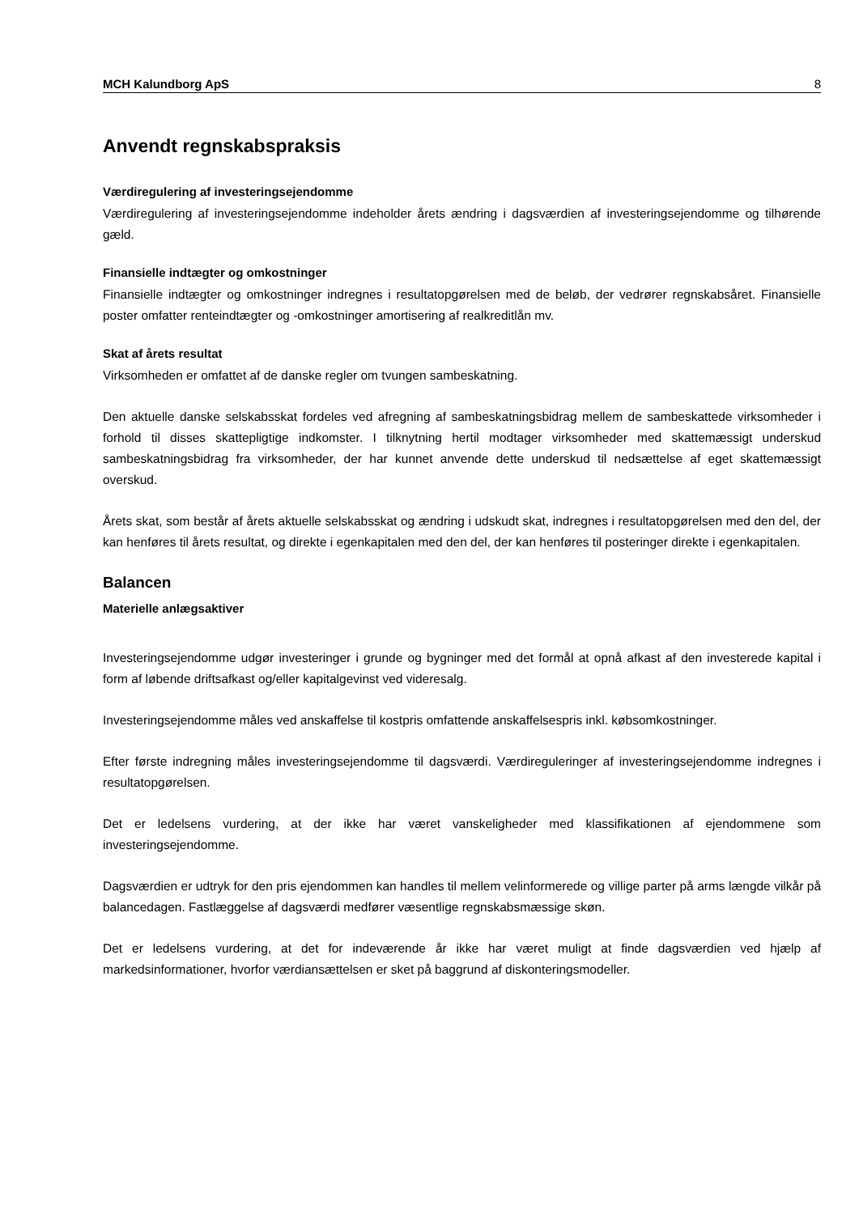MCH Kalundborg ApS 8
Anvendt regnskabspraksis
Værdiregulering af investeringsejendomme
Værdiregulering af investeringsejendomme indeholder årets ændring i dagsværdien af investeringsejendomme og tilhørende gæld.
Finansielle indtægter og omkostninger
Finansielle indtægter og omkostninger indregnes i resultatopgørelsen med de beløb, der vedrører regnskabsåret. Finansielle poster omfatter renteindtægter og -omkostninger amortisering af realkreditlån mv.
Skat af årets resultat
Virksomheden er omfattet af de danske regler om tvungen sambeskatning.
Den aktuelle danske selskabsskat fordeles ved afregning af sambeskatningsbidrag mellem de sambeskattede virksomheder i forhold til disses skattepligtige indkomster. I tilknytning hertil modtager virksomheder med skattemæssigt underskud sambeskatningsbidrag fra virksomheder, der har kunnet anvende dette underskud til nedsættelse af eget skattemæssigt overskud.
Årets skat, som består af årets aktuelle selskabsskat og ændring i udskudt skat, indregnes i resultatopgørelsen med den del, der kan henføres til årets resultat, og direkte i egenkapitalen med den del, der kan henføres til posteringer direkte i egenkapitalen.
Balancen
Materielle anlægsaktiver
Investeringsejendomme udgør investeringer i grunde og bygninger med det formål at opnå afkast af den investerede kapital i form af løbende driftsafkast og/eller kapitalgevinst ved videresalg.
Investeringsejendomme måles ved anskaffelse til kostpris omfattende anskaffelsespris inkl. købsomkostninger.
Efter første indregning måles investeringsejendomme til dagsværdi. Værdireguleringer af investeringsejendomme indregnes i resultatopgørelsen.
Det er ledelsens vurdering, at der ikke har været vanskeligheder med klassifikationen af ejendommene som investeringsejendomme.
Dagsværdien er udtryk for den pris ejendommen kan handles til mellem velinformerede og villige parter på arms længde vilkår på balancedagen. Fastlæggelse af dagsværdi medfører væsentlige regnskabsmæssige skøn.
Det er ledelsens vurdering, at det for indeværende år ikke har været muligt at finde dagsværdien ved hjælp af markedsinformationer, hvorfor værdiansættelsen er sket på baggrund af diskonteringsmodeller.